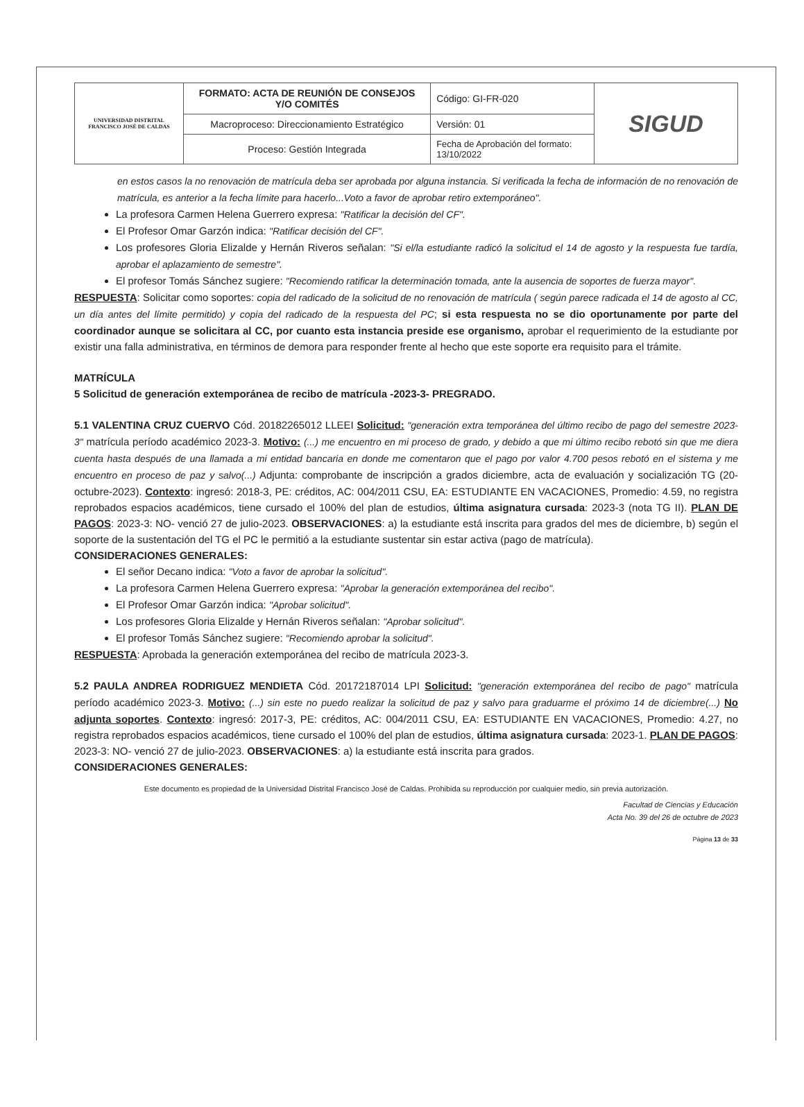| UNIVERSIDAD DISTRITAL FRANCISCO JOSÉ DE CALDAS | FORMATO: ACTA DE REUNIÓN DE CONSEJOS Y/O COMITÉS | Código: GI-FR-020 | SIGUD |
| | Macroproceso: Direccionamiento Estratégico | Versión: 01 | |
| | Proceso: Gestión Integrada | Fecha de Aprobación del formato: 13/10/2022 | |
en estos casos la no renovación de matrícula deba ser aprobada por alguna instancia. Si verificada la fecha de información de no renovación de matrícula, es anterior a la fecha límite para hacerlo...Voto a favor de aprobar retiro extemporáneo".
La profesora Carmen Helena Guerrero expresa: "Ratificar la decisión del CF".
El Profesor Omar Garzón indica: "Ratificar decisión del CF".
Los profesores Gloria Elizalde y Hernán Riveros señalan: "Si el/la estudiante radicó la solicitud el 14 de agosto y la respuesta fue tardía, aprobar el aplazamiento de semestre".
El profesor Tomás Sánchez sugiere: "Recomiendo ratificar la determinación tomada, ante la ausencia de soportes de fuerza mayor".
RESPUESTA: Solicitar como soportes: copia del radicado de la solicitud de no renovación de matrícula ( según parece radicada el 14 de agosto al CC, un día antes del límite permitido) y copia del radicado de la respuesta del PC; si esta respuesta no se dio oportunamente por parte del coordinador aunque se solicitara al CC, por cuanto esta instancia preside ese organismo, aprobar el requerimiento de la estudiante por existir una falla administrativa, en términos de demora para responder frente al hecho que este soporte era requisito para el trámite.
MATRÍCULA
5 Solicitud de generación extemporánea de recibo de matrícula -2023-3- PREGRADO.
5.1 VALENTINA CRUZ CUERVO Cód. 20182265012 LLEEI Solicitud: "generación extra temporánea del último recibo de pago del semestre 2023-3" matrícula período académico 2023-3. Motivo: (...) me encuentro en mi proceso de grado, y debido a que mi último recibo rebotó sin que me diera cuenta hasta después de una llamada a mi entidad bancaria en donde me comentaron que el pago por valor 4.700 pesos rebotó en el sistema y me encuentro en proceso de paz y salvo(...) Adjunta: comprobante de inscripción a grados diciembre, acta de evaluación y socialización TG (20-octubre-2023). Contexto: ingresó: 2018-3, PE: créditos, AC: 004/2011 CSU, EA: ESTUDIANTE EN VACACIONES, Promedio: 4.59, no registra reprobados espacios académicos, tiene cursado el 100% del plan de estudios, última asignatura cursada: 2023-3 (nota TG II). PLAN DE PAGOS: 2023-3: NO- venció 27 de julio-2023. OBSERVACIONES: a) la estudiante está inscrita para grados del mes de diciembre, b) según el soporte de la sustentación del TG el PC le permitió a la estudiante sustentar sin estar activa (pago de matrícula).
CONSIDERACIONES GENERALES:
El señor Decano indica: "Voto a favor de aprobar la solicitud".
La profesora Carmen Helena Guerrero expresa: "Aprobar la generación extemporánea del recibo".
El Profesor Omar Garzón indica: "Aprobar solicitud".
Los profesores Gloria Elizalde y Hernán Riveros señalan: "Aprobar solicitud".
El profesor Tomás Sánchez sugiere: "Recomiendo aprobar la solicitud".
RESPUESTA: Aprobada la generación extemporánea del recibo de matrícula 2023-3.
5.2 PAULA ANDREA RODRIGUEZ MENDIETA Cód. 20172187014 LPI Solicitud: "generación extemporánea del recibo de pago" matrícula período académico 2023-3. Motivo: (...) sin este no puedo realizar la solicitud de paz y salvo para graduarme el próximo 14 de diciembre(...) No adjunta soportes. Contexto: ingresó: 2017-3, PE: créditos, AC: 004/2011 CSU, EA: ESTUDIANTE EN VACACIONES, Promedio: 4.27, no registra reprobados espacios académicos, tiene cursado el 100% del plan de estudios, última asignatura cursada: 2023-1. PLAN DE PAGOS: 2023-3: NO- venció 27 de julio-2023. OBSERVACIONES: a) la estudiante está inscrita para grados.
CONSIDERACIONES GENERALES:
Este documento es propiedad de la Universidad Distrital Francisco José de Caldas. Prohibida su reproducción por cualquier medio, sin previa autorización.
Facultad de Ciencias y Educación
Acta No. 39 del 26 de octubre de 2023
Página 13 de 33